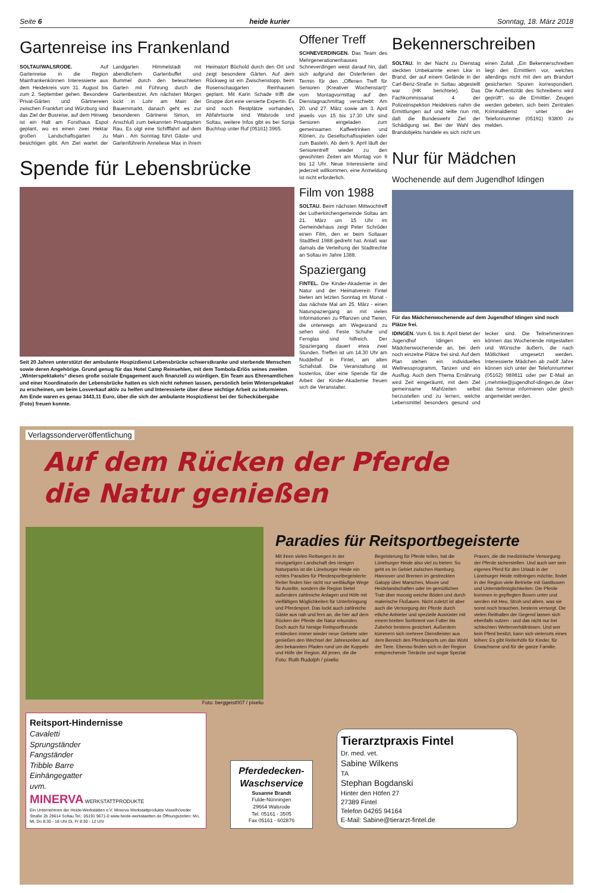Seite 6 heide kurier Sonntag, 18. März 2018
Gartenreise ins Frankenland
SOLTAU/WALSRODE. Auf Gartenreise in die Region Mainfrankenkönnen Interessierte aus dem Heidekreis vom 31. August bis zum 2. September gehen. Besondere Privat-Gärten und Gärtnereien zwischen Frankfurt und Würzburg sind das Ziel der Busreise, auf dem Hinweg ist ein Halt am Forsthaus Espol geplant, wo es einen zwei Hektar großen Landschaftsgarten zu besichtigen gibt. Am Ziel wartet der Landgarten Himmelstadt mit abendlichem Gartenbuffet und Bummel durch den beleuchteten Garten mit Führung durch die Gartenbesitzer. Am nächsten Morgen lockt in Lohr am Main der Bauernmarkt, danach geht es zur besonderen Gärtnerei Simon, im Anschluß zum bekannten Privatgarten Rau. Es olgt eine Schifffahrt auf dem Main . Am Sonntag führt Gäste- und Gartenführerin Anneliese Max in ihrem Heimatort Büchold durch den Ort und zeigt besondere Gärten. Auf dem Rückweg ist ein Zwischenstopp, beim Rosenschaugarten Reinhausen geplant. Mit Karin Schade trifft die Gruppe dort eine versierte Expertin. Es sind noch Restplätze vorhanden, Abfahrtsorte sind Walsrode und Soltau, weitere Infos gibt es bei Sonja Buchhop unter Ruf (05161) 3965.
Spende für Lebensbrücke
Seit 20 Jahren unterstützt der ambulante Hospizdienst Lebensbrücke schwerstkranke und sterbende Menschen sowie deren Angehörige. Grund genug für das Hotel Camp Reinsehlen, mit dem Tombola-Erlös seines zweiten „Winterspektakels“ dieses große soziale Engagement auch finanziell zu würdigen. Ein Team aus Ehrenamtlichen und einer Koordinatorin der Lebensbrücke hatten es sich nicht nehmen lassen, persönlich beim Winterspektakel zu erscheinen, um beim Losverkauf aktiv zu helfen und Interessierte über diese wichtige Arbeit zu informieren. Am Ende waren es genau 3443,11 Euro, über die sich der ambulante Hospizdienst bei der Scheckübergabe (Foto) freuen konnte.
Offener Treff
SCHNEVERDINGEN. Das Team des Mehrgenerationenhauses Schneverdingen weist darauf hin, daß sich aufgrund der Osterferien der Termin für den „Offenen Treff für Senioren (Kreativer Wochenstart)“ vom Montagvormittag auf den Dienstagnachmittag verschiebt: Am 20. und 27. März sowie am 3. April jeweils von 15 bis 17.30 Uhr sind Senioren eingeladen zum gemeinsamen Kaffeetrinken und Klönen, zu Gesellschaftsspielen oder zum Basteln. Ab dem 9. April läuft der Seniorentreff wieder zu den gewohnten Zeiten am Montag von 9 bis 12 Uhr. Neue Interessierte sind jederzeit willkommen, eine Anmeldung ist nicht erforderlich.
Film von 1988
SOLTAU. Beim nächsten Mittwochtreff der Lutherkirchengemeinde Soltau am 21. März um 15 Uhr im Gemeindehaus zeigt Peter Schröder einen Film, den er beim Soltauer Stadtfest 1988 gedreht hat. Anlaß war damals die Verleihung der Stadtrechte an Soltau im Jahre 1388.
Spaziergang
FINTEL. Die Kinder-Akademie in der Natur und der Heimatverein Fintel bieten am letzten Sonntag im Monat - das nächste Mal am 25. März - einen Naturspaziergang an mit vielen Informationen zu Pflanzen und Tieren, die unterwegs am Wegesrand zu sehen sind. Feste Schuhe und Fernglas sind hilfreich. Der Spaziergang dauert etwa zwei Stunden. Treffen ist um 14.30 Uhr am Nuddelhof in Fintel, am alten Schafstall. Die Veranstaltung ist kostenlos, über eine Spende für die Arbeit der Kinder-Akademie freuen sich die Veranstalter.
Bekennerschreiben
SOLTAU. In der Nacht zu Dienstag steckten Unbekannte einen Lkw in Brand, der auf einem Gelände in der Carl-Benz-Straße in Soltau abgestellt war (HK berichtete). Das Fachkommissariat 4 der Polizeiinspektion Heidekreis nahm die Ermittlungen auf und teilte nun mit, daß die Bundeswehr Ziel der Schädigung sei. Bei der Wahl des Brandobjekts handele es sich nicht um einen Zufall. „Ein Bekennerschreiben liegt den Ermittlern vor, welches allerdings nicht mit den am Brandort gesicherten Spuren korrespondiert. Die Authentizität des Schreibens wird geprüft“, so die Ermittler. Zeugen werden gebeten, sich beim Zentralen Kriminaldienst unter der Telefonnummer (05191) 93800 zu melden.
Nur für Mädchen
Wochenende auf dem Jugendhof Idingen
Für das Mädchenwochenende auf dem Jugendhof Idingen sind noch Plätze frei.
IDINGEN. Vom 6. bis 8. April bietet der Jugendhof Idingen ein Mädchenwochenende an, bei dem noch einzelne Plätze frei sind. Auf dem Plan stehen ein individuelles Wellnessprogramm, Tanzen und ein Ausflug. Auch dem Thema Ernährung wird Zeit eingeräumt, mit dem Ziel gemeinsame Mahlzeiten selbst herzustellen und zu lernen, welche Lebensmittel besonders gesund und lecker sind. Die Teilnehmerinnen können das Wochenende mitgestalten und Wünsche äußern, die nach Mötlichkeit umgesetzt werden. Interessierte Mädchen ab zwölf Jahre können sich unter der Telefonnummer (05162) 989811 oder per E-Mail an j.mehmke@jugendhof-idingen.de über das Seminar informieren oder gleich angemeldet werden.
Verlagssonderveröffentlichung
Auf dem Rücken der Pferde
die Natur genießen
Foto: berggeist007 / pixelio
Paradies für Reitsportbegeisterte
Mit ihren vielen Reitwegen in der einzigartigen Landschaft des riesigen Naturparks ist die Lüneburger Heide ein echtes Paradies für Pferdesportbegeisterte: Reiter finden hier nicht nur weitläufige Wege für Ausritte, sondern die Region bietet außerdem zahlreiche Anlagen und Höfe mit vielfältigen Möglichkeiten für Unterbringung und Pferdesport. Das lockt auch zahlreiche Gäste aus nah und fern an, die hier auf dem Rücken der Pferde die Natur erkunden. Doch auch für hiesige Reitsportfreunde entdecken immer wieder neue Gebiete oder genießen den Wechsel der Jahreszeiten auf den bekannten Pfaden rund um die Koppeln und Höfe der Region. All jenen, die die Begeisterung für Pferde teilen, hat die Lüneburger Heide also viel zu bieten: So geht es im Gebiet zwischen Hamburg, Hannover und Bremen im gestreckten Galopp über Marschen, Moore und Heidelandschaften oder im gemütlichen Trab über moosig weiche Böden und durch malerische Flußauen. Nicht zuletzt ist aber auch die Versorgung der Pferde durch etliche Anbieter und spezielle Ausrüster mit einem breiten Sortiment von Futter bis Zubehör bestens gesichert. Außerdem kümmern sich mehrere Dienstleister aus dem Bereich des Pferdesports um das Wohl der Tiere. Ebenso finden sich in der Region entsprechende Tierärzte und sogar Spezial-Praxen, die die medizinische Versorgung der Pferde sicherstellen. Und auch wer sein eigenes Pferd für den Urlaub in der Lüneburger Heide mitbringen möchte, findet in der Region viele Betriebe mit Gastboxen und Unterstellmöglichkeiten: Die Pferde kommen in gepflegten Boxen unter und werden mit Heu, Stroh und allem, was sie sonst noch brauchen, bestens versorgt. Die vielen Reithallen der Gegend lassen sich ebenfalls nutzen - und das nicht nur bei schlechten Wetterverhältnissen. Und wer kein Pferd besitzt, kann sich vielerorts eines leihen: Es gibt Reiterhöfe für Kinder, für Erwachsene und für die ganze Familie.
Foto: Ruth Rudolph / pixelio
Reitsport-Hindernisse
Cavaletti
Sprungständer
Fangständer
Tribble Barre
Einhängegatter
uvm.
MINERVA WERKSTATTPRODUKTE
Ein Unternehmen der Heide-Werkstätten e.V. Minerva Werkstattprodukte Visselhöveder Straße 2b 29614 Soltau Tel.: 05191 9671-0 www.heide-werkstaetten.de Öffnungszeiten: Mo, Mi, Do 8:30 - 18 Uhr Di, Fr 8:30 - 12 Uhr
Pferdedecken-Waschservice
Susanne Brandt
Fulde-Nünningen
29664 Walsrode
Tel. 05161 - 3505
Fax 05161 - 602876
Tierarztpraxis Fintel
Dr. med. vet.
Sabine Wilkens
TA
Stephan Bogdanski
Hinter den Höfen 27
27389 Fintel
Telefon 04265 94164
E-Mail: Sabine@tierarzt-fintel.de